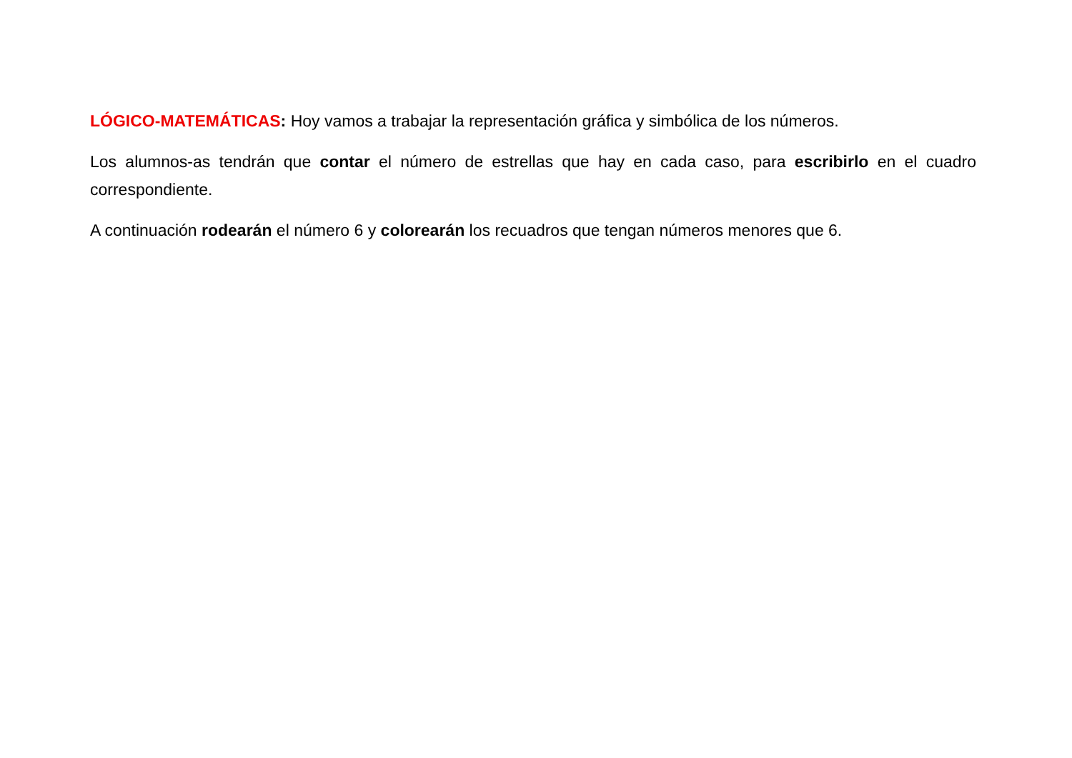LÓGICO-MATEMÁTICAS: Hoy vamos a trabajar la representación gráfica y simbólica de los números.
Los alumnos-as tendrán que contar el número de estrellas que hay en cada caso, para escribirlo en el cuadro correspondiente.
A continuación rodearán el número 6 y colorearán los recuadros que tengan números menores que 6.